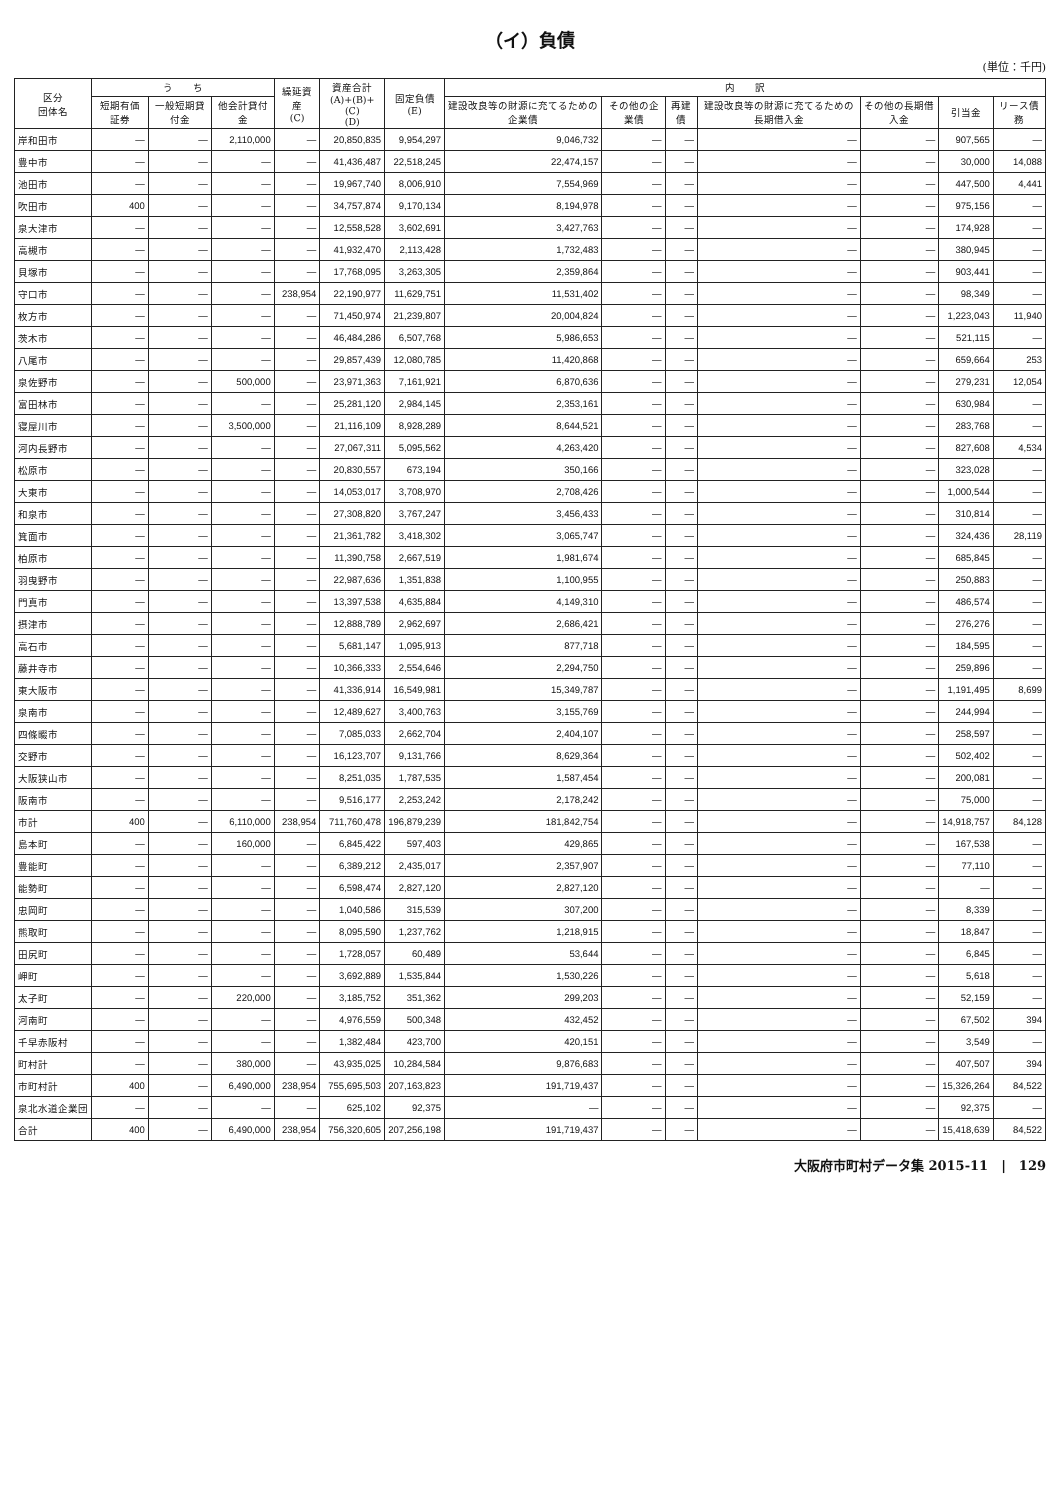（イ）負債
(単位：千円)
| 区分 団体名 | う ち | | | 繰延資産 (C) | 資産合計 (A)+(B)+(C) (D) | 固定負債 (E) | 内 訳 | | | | | | |
| --- | --- | --- | --- | --- | --- | --- | --- | --- | --- | --- | --- | --- | --- |
| | 短期有価証券 | 一般短期貸付金 | 他会計貸付金 | | | | 建設改良等の財源に充てるための企業債 | その他の企業債 | 再建債 | 建設改良等の財源に充てるための長期借入金 | その他の長期借入金 | 引当金 | リース債務 |
| 岸和田市 | ― | ― | 2,110,000 | ― | 20,850,835 | 9,954,297 | 9,046,732 | ― | ― | ― | ― | 907,565 | ― |
| 豊中市 | ― | ― | ― | ― | 41,436,487 | 22,518,245 | 22,474,157 | ― | ― | ― | ― | 30,000 | 14,088 |
| 池田市 | ― | ― | ― | ― | 19,967,740 | 8,006,910 | 7,554,969 | ― | ― | ― | ― | 447,500 | 4,441 |
| 吹田市 | 400 | ― | ― | ― | 34,757,874 | 9,170,134 | 8,194,978 | ― | ― | ― | ― | 975,156 | ― |
| 泉大津市 | ― | ― | ― | ― | 12,558,528 | 3,602,691 | 3,427,763 | ― | ― | ― | ― | 174,928 | ― |
| 高槻市 | ― | ― | ― | ― | 41,932,470 | 2,113,428 | 1,732,483 | ― | ― | ― | ― | 380,945 | ― |
| 貝塚市 | ― | ― | ― | ― | 17,768,095 | 3,263,305 | 2,359,864 | ― | ― | ― | ― | 903,441 | ― |
| 守口市 | ― | ― | ― | 238,954 | 22,190,977 | 11,629,751 | 11,531,402 | ― | ― | ― | ― | 98,349 | ― |
| 枚方市 | ― | ― | ― | ― | 71,450,974 | 21,239,807 | 20,004,824 | ― | ― | ― | ― | 1,223,043 | 11,940 |
| 茨木市 | ― | ― | ― | ― | 46,484,286 | 6,507,768 | 5,986,653 | ― | ― | ― | ― | 521,115 | ― |
| 八尾市 | ― | ― | ― | ― | 29,857,439 | 12,080,785 | 11,420,868 | ― | ― | ― | ― | 659,664 | 253 |
| 泉佐野市 | ― | ― | 500,000 | ― | 23,971,363 | 7,161,921 | 6,870,636 | ― | ― | ― | ― | 279,231 | 12,054 |
| 富田林市 | ― | ― | ― | ― | 25,281,120 | 2,984,145 | 2,353,161 | ― | ― | ― | ― | 630,984 | ― |
| 寝屋川市 | ― | ― | 3,500,000 | ― | 21,116,109 | 8,928,289 | 8,644,521 | ― | ― | ― | ― | 283,768 | ― |
| 河内長野市 | ― | ― | ― | ― | 27,067,311 | 5,095,562 | 4,263,420 | ― | ― | ― | ― | 827,608 | 4,534 |
| 松原市 | ― | ― | ― | ― | 20,830,557 | 673,194 | 350,166 | ― | ― | ― | ― | 323,028 | ― |
| 大東市 | ― | ― | ― | ― | 14,053,017 | 3,708,970 | 2,708,426 | ― | ― | ― | ― | 1,000,544 | ― |
| 和泉市 | ― | ― | ― | ― | 27,308,820 | 3,767,247 | 3,456,433 | ― | ― | ― | ― | 310,814 | ― |
| 箕面市 | ― | ― | ― | ― | 21,361,782 | 3,418,302 | 3,065,747 | ― | ― | ― | ― | 324,436 | 28,119 |
| 柏原市 | ― | ― | ― | ― | 11,390,758 | 2,667,519 | 1,981,674 | ― | ― | ― | ― | 685,845 | ― |
| 羽曳野市 | ― | ― | ― | ― | 22,987,636 | 1,351,838 | 1,100,955 | ― | ― | ― | ― | 250,883 | ― |
| 門真市 | ― | ― | ― | ― | 13,397,538 | 4,635,884 | 4,149,310 | ― | ― | ― | ― | 486,574 | ― |
| 摂津市 | ― | ― | ― | ― | 12,888,789 | 2,962,697 | 2,686,421 | ― | ― | ― | ― | 276,276 | ― |
| 高石市 | ― | ― | ― | ― | 5,681,147 | 1,095,913 | 877,718 | ― | ― | ― | ― | 184,595 | ― |
| 藤井寺市 | ― | ― | ― | ― | 10,366,333 | 2,554,646 | 2,294,750 | ― | ― | ― | ― | 259,896 | ― |
| 東大阪市 | ― | ― | ― | ― | 41,336,914 | 16,549,981 | 15,349,787 | ― | ― | ― | ― | 1,191,495 | 8,699 |
| 泉南市 | ― | ― | ― | ― | 12,489,627 | 3,400,763 | 3,155,769 | ― | ― | ― | ― | 244,994 | ― |
| 四條畷市 | ― | ― | ― | ― | 7,085,033 | 2,662,704 | 2,404,107 | ― | ― | ― | ― | 258,597 | ― |
| 交野市 | ― | ― | ― | ― | 16,123,707 | 9,131,766 | 8,629,364 | ― | ― | ― | ― | 502,402 | ― |
| 大阪狭山市 | ― | ― | ― | ― | 8,251,035 | 1,787,535 | 1,587,454 | ― | ― | ― | ― | 200,081 | ― |
| 阪南市 | ― | ― | ― | ― | 9,516,177 | 2,253,242 | 2,178,242 | ― | ― | ― | ― | 75,000 | ― |
| 市計 | 400 | ― | 6,110,000 | 238,954 | 711,760,478 | 196,879,239 | 181,842,754 | ― | ― | ― | ― | 14,918,757 | 84,128 |
| 島本町 | ― | ― | 160,000 | ― | 6,845,422 | 597,403 | 429,865 | ― | ― | ― | ― | 167,538 | ― |
| 豊能町 | ― | ― | ― | ― | 6,389,212 | 2,435,017 | 2,357,907 | ― | ― | ― | ― | 77,110 | ― |
| 能勢町 | ― | ― | ― | ― | 6,598,474 | 2,827,120 | 2,827,120 | ― | ― | ― | ― | ― | ― |
| 忠岡町 | ― | ― | ― | ― | 1,040,586 | 315,539 | 307,200 | ― | ― | ― | ― | 8,339 | ― |
| 熊取町 | ― | ― | ― | ― | 8,095,590 | 1,237,762 | 1,218,915 | ― | ― | ― | ― | 18,847 | ― |
| 田尻町 | ― | ― | ― | ― | 1,728,057 | 60,489 | 53,644 | ― | ― | ― | ― | 6,845 | ― |
| 岬町 | ― | ― | ― | ― | 3,692,889 | 1,535,844 | 1,530,226 | ― | ― | ― | ― | 5,618 | ― |
| 太子町 | ― | ― | 220,000 | ― | 3,185,752 | 351,362 | 299,203 | ― | ― | ― | ― | 52,159 | ― |
| 河南町 | ― | ― | ― | ― | 4,976,559 | 500,348 | 432,452 | ― | ― | ― | ― | 67,502 | 394 |
| 千早赤阪村 | ― | ― | ― | ― | 1,382,484 | 423,700 | 420,151 | ― | ― | ― | ― | 3,549 | ― |
| 町村計 | ― | ― | 380,000 | ― | 43,935,025 | 10,284,584 | 9,876,683 | ― | ― | ― | ― | 407,507 | 394 |
| 市町村計 | 400 | ― | 6,490,000 | 238,954 | 755,695,503 | 207,163,823 | 191,719,437 | ― | ― | ― | ― | 15,326,264 | 84,522 |
| 泉北水道企業団 | ― | ― | ― | ― | 625,102 | 92,375 | ― | ― | ― | ― | ― | 92,375 | ― |
| 合計 | 400 | ― | 6,490,000 | 238,954 | 756,320,605 | 207,256,198 | 191,719,437 | ― | ― | ― | ― | 15,418,639 | 84,522 |
大阪府市町村データ集 2015-11　|　129